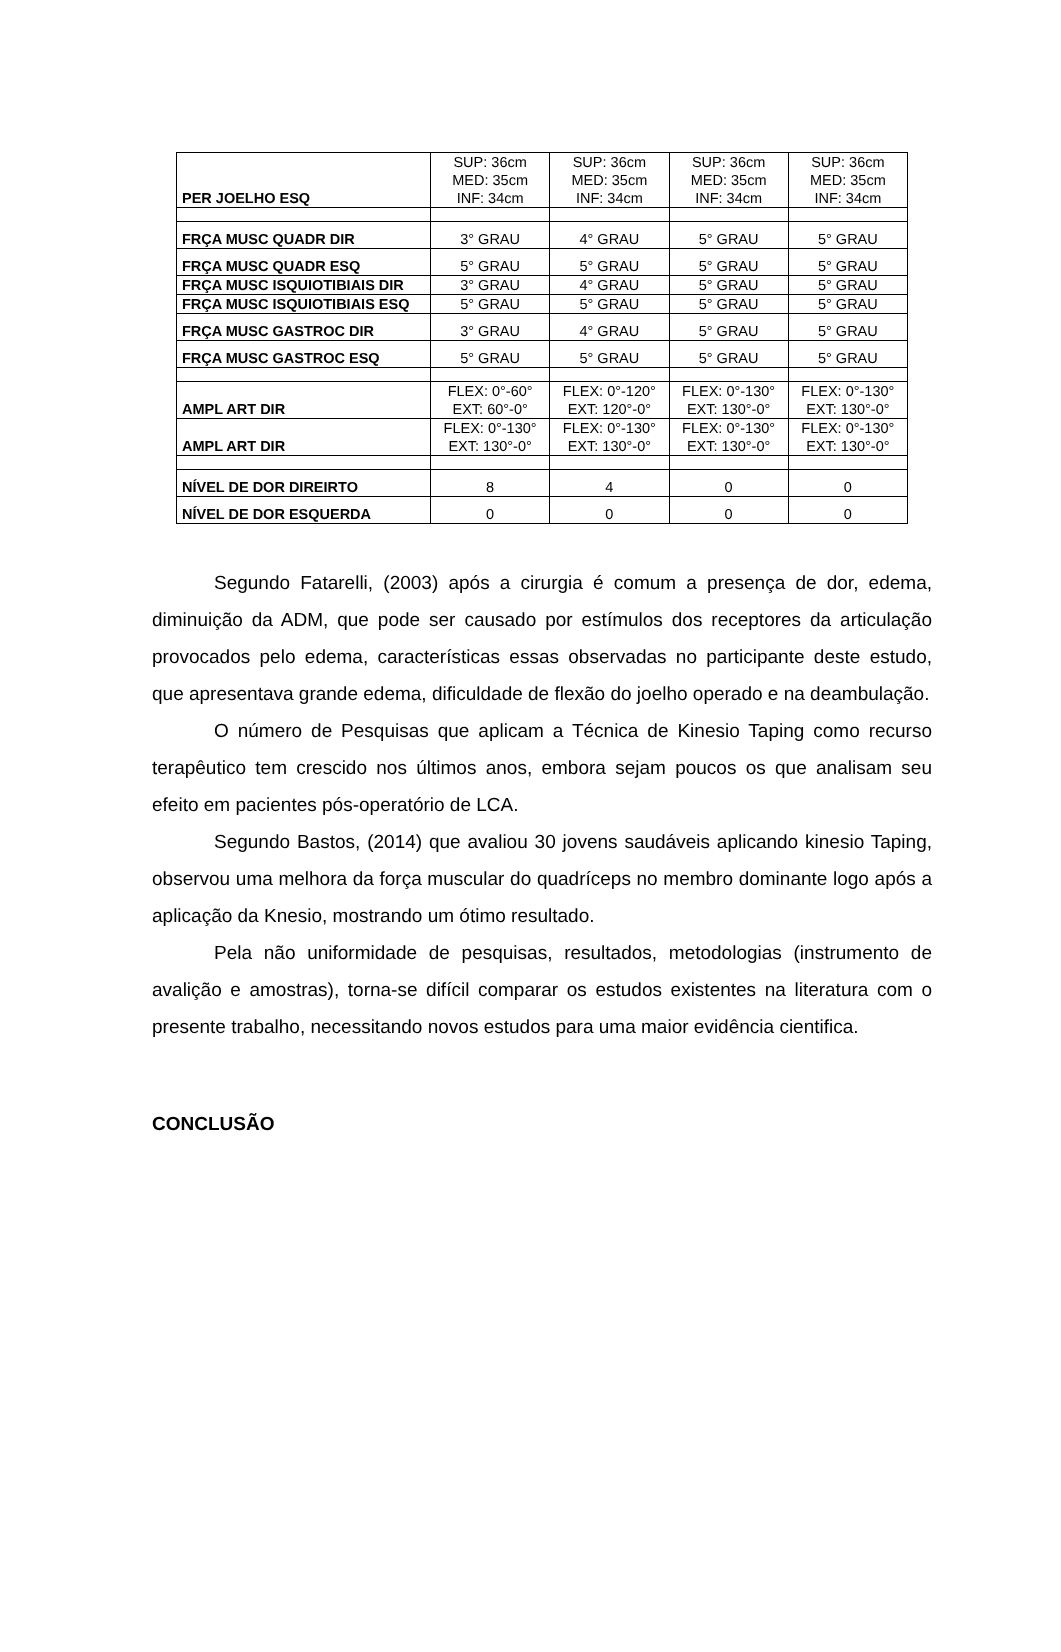| PER JOELHO ESQ | SUP: 36cm MED: 35cm INF: 34cm | SUP: 36cm MED: 35cm INF: 34cm | SUP: 36cm MED: 35cm INF: 34cm | SUP: 36cm MED: 35cm INF: 34cm |
| FRÇA MUSC QUADR DIR | 3° GRAU | 4° GRAU | 5° GRAU | 5° GRAU |
| FRÇA MUSC QUADR ESQ | 5° GRAU | 5° GRAU | 5° GRAU | 5° GRAU |
| FRÇA MUSC ISQUIOTIBIAIS DIR | 3° GRAU | 4° GRAU | 5° GRAU | 5° GRAU |
| FRÇA MUSC ISQUIOTIBIAIS ESQ | 5° GRAU | 5° GRAU | 5° GRAU | 5° GRAU |
| FRÇA MUSC GASTROC DIR | 3° GRAU | 4° GRAU | 5° GRAU | 5° GRAU |
| FRÇA MUSC GASTROC ESQ | 5° GRAU | 5° GRAU | 5° GRAU | 5° GRAU |
| AMPL ART DIR | FLEX: 0°-60° EXT: 60°-0° | FLEX: 0°-120° EXT: 120°-0° | FLEX: 0°-130° EXT: 130°-0° | FLEX: 0°-130° EXT: 130°-0° |
| AMPL ART DIR | FLEX: 0°-130° EXT: 130°-0° | FLEX: 0°-130° EXT: 130°-0° | FLEX: 0°-130° EXT: 130°-0° | FLEX: 0°-130° EXT: 130°-0° |
| NÍVEL DE DOR DIREIRTO | 8 | 4 | 0 | 0 |
| NÍVEL DE DOR ESQUERDA | 0 | 0 | 0 | 0 |
Segundo Fatarelli, (2003) após a cirurgia é comum a presença de dor, edema, diminuição da ADM, que pode ser causado por estímulos dos receptores da articulação provocados pelo edema, características essas observadas no participante deste estudo, que apresentava grande edema, dificuldade de flexão do joelho operado e na deambulação.
O número de Pesquisas que aplicam a Técnica de Kinesio Taping como recurso terapêutico tem crescido nos últimos anos, embora sejam poucos os que analisam seu efeito em pacientes pós-operatório de LCA.
Segundo Bastos, (2014) que avaliou 30 jovens saudáveis aplicando kinesio Taping, observou uma melhora da força muscular do quadríceps no membro dominante logo após a aplicação da Knesio, mostrando um ótimo resultado.
Pela não uniformidade de pesquisas, resultados, metodologias (instrumento de avalição e amostras), torna-se difícil comparar os estudos existentes na literatura com o presente trabalho, necessitando novos estudos para uma maior evidência cientifica.
CONCLUSÃO